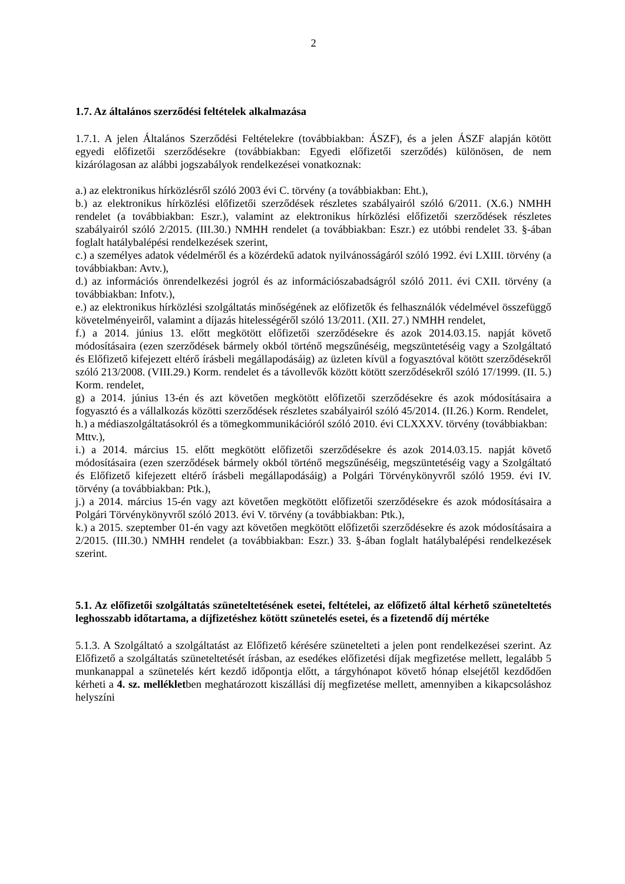2
1.7. Az általános szerződési feltételek alkalmazása
1.7.1. A jelen Általános Szerződési Feltételekre (továbbiakban: ÁSZF), és a jelen ÁSZF alapján kötött egyedi előfizetői szerződésekre (továbbiakban: Egyedi előfizetői szerződés) különösen, de nem kizárólagosan az alábbi jogszabályok rendelkezései vonatkoznak:
a.) az elektronikus hírközlésről szóló 2003 évi C. törvény (a továbbiakban: Eht.),
b.) az elektronikus hírközlési előfizetői szerződések részletes szabályairól szóló 6/2011. (X.6.) NMHH rendelet (a továbbiakban: Eszr.), valamint az elektronikus hírközlési előfizetői szerződések részletes szabályairól szóló 2/2015. (III.30.) NMHH rendelet (a továbbiakban: Eszr.) ez utóbbi rendelet 33. §-ában foglalt hatálybalépési rendelkezések szerint,
c.) a személyes adatok védelméről és a közérdekű adatok nyilvánosságáról szóló 1992. évi LXIII. törvény (a továbbiakban: Avtv.),
d.) az információs önrendelkezési jogról és az információszabadságról szóló 2011. évi CXII. törvény (a továbbiakban: Infotv.),
e.) az elektronikus hírközlési szolgáltatás minőségének az előfizetők és felhasználók védelmével összefüggő követelményeiről, valamint a díjazás hitelességéről szóló 13/2011. (XII. 27.) NMHH rendelet,
f.) a 2014. június 13. előtt megkötött előfizetői szerződésekre és azok 2014.03.15. napját követő módosításaira (ezen szerződések bármely okból történő megszűnéséig, megszüntetéséig vagy a Szolgáltató és Előfizető kifejezett eltérő írásbeli megállapodásáig) az üzleten kívül a fogyasztóval kötött szerződésekről szóló 213/2008. (VIII.29.) Korm. rendelet és a távollevők között kötött szerződésekről szóló 17/1999. (II. 5.) Korm. rendelet,
g) a 2014. június 13-én és azt követően megkötött előfizetői szerződésekre és azok módosításaira a fogyasztó és a vállalkozás közötti szerződések részletes szabályairól szóló 45/2014. (II.26.) Korm. Rendelet,
h.) a médiaszolgáltatásokról és a tömegkommunikációról szóló 2010. évi CLXXXV. törvény (továbbiakban: Mttv.),
i.) a 2014. március 15. előtt megkötött előfizetői szerződésekre és azok 2014.03.15. napját követő módosításaira (ezen szerződések bármely okból történő megszűnéséig, megszüntetéséig vagy a Szolgáltató és Előfizető kifejezett eltérő írásbeli megállapodásáig) a Polgári Törvénykönyvről szóló 1959. évi IV. törvény (a továbbiakban: Ptk.),
j.) a 2014. március 15-én vagy azt követően megkötött előfizetői szerződésekre és azok módosításaira a Polgári Törvénykönyvről szóló 2013. évi V. törvény (a továbbiakban: Ptk.),
k.) a 2015. szeptember 01-én vagy azt követően megkötött előfizetői szerződésekre és azok módosításaira a 2/2015. (III.30.) NMHH rendelet (a továbbiakban: Eszr.) 33. §-ában foglalt hatálybalépési rendelkezések szerint.
5.1. Az előfizetői szolgáltatás szüneteltetésének esetei, feltételei, az előfizető által kérhető szüneteltetés leghosszabb időtartama, a díjfizetéshez kötött szünetelés esetei, és a fizetendő díj mértéke
5.1.3. A Szolgáltató a szolgáltatást az Előfizető kérésére szünetelteti a jelen pont rendelkezései szerint. Az Előfizető a szolgáltatás szüneteltetését írásban, az esedékes előfizetési díjak megfizetése mellett, legalább 5 munkanappal a szünetelés kért kezdő időpontja előtt, a tárgyhónapot követő hónap elsejétől kezdődően kérheti a 4. sz. mellékletben meghatározott kiszállási díj megfizetése mellett, amennyiben a kikapcsoláshoz helyszíni